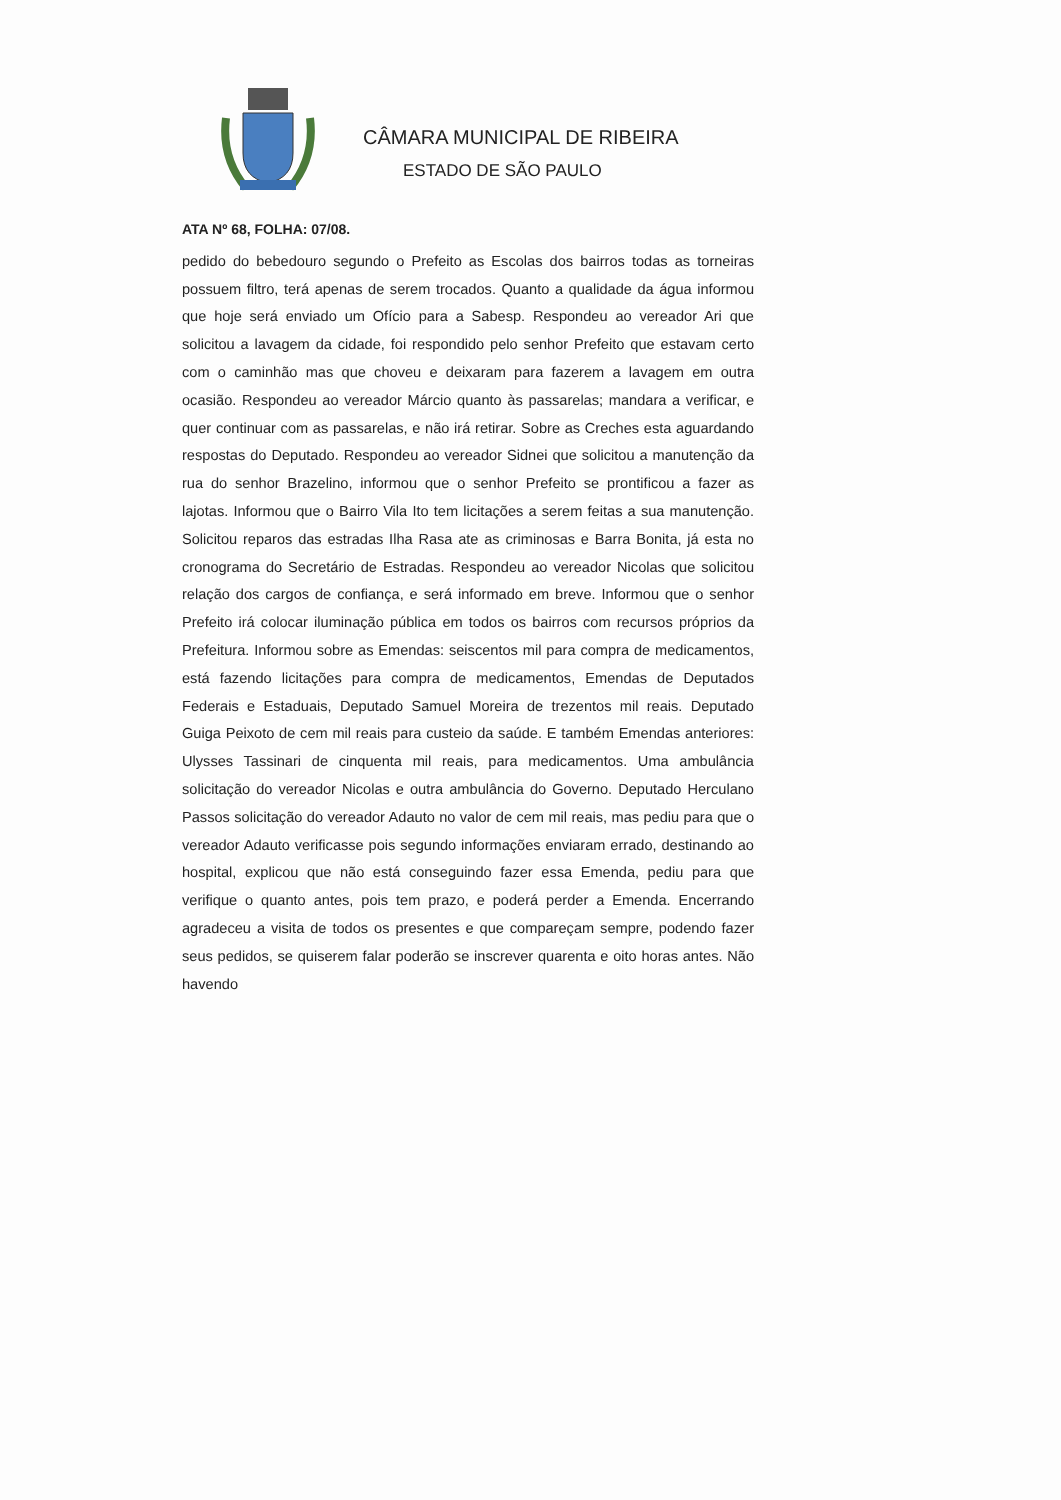CÂMARA MUNICIPAL DE RIBEIRA
ESTADO DE SÃO PAULO
ATA Nº 68, FOLHA: 07/08.
pedido do bebedouro segundo o Prefeito as Escolas dos bairros todas as torneiras possuem filtro, terá apenas de serem trocados. Quanto a qualidade da água informou que hoje será enviado um Ofício para a Sabesp. Respondeu ao vereador Ari que solicitou a lavagem da cidade, foi respondido pelo senhor Prefeito que estavam certo com o caminhão mas que choveu e deixaram para fazerem a lavagem em outra ocasião. Respondeu ao vereador Márcio quanto às passarelas; mandara a verificar, e quer continuar com as passarelas, e não irá retirar. Sobre as Creches esta aguardando respostas do Deputado. Respondeu ao vereador Sidnei que solicitou a manutenção da rua do senhor Brazelino, informou que o senhor Prefeito se prontificou a fazer as lajotas. Informou que o Bairro Vila Ito tem licitações a serem feitas a sua manutenção. Solicitou reparos das estradas Ilha Rasa ate as criminosas e Barra Bonita, já esta no cronograma do Secretário de Estradas. Respondeu ao vereador Nicolas que solicitou relação dos cargos de confiança, e será informado em breve. Informou que o senhor Prefeito irá colocar iluminação pública em todos os bairros com recursos próprios da Prefeitura. Informou sobre as Emendas: seiscentos mil para compra de medicamentos, está fazendo licitações para compra de medicamentos, Emendas de Deputados Federais e Estaduais, Deputado Samuel Moreira de trezentos mil reais. Deputado Guiga Peixoto de cem mil reais para custeio da saúde. E também Emendas anteriores: Ulysses Tassinari de cinquenta mil reais, para medicamentos. Uma ambulância solicitação do vereador Nicolas e outra ambulância do Governo. Deputado Herculano Passos solicitação do vereador Adauto no valor de cem mil reais, mas pediu para que o vereador Adauto verificasse pois segundo informações enviaram errado, destinando ao hospital, explicou que não está conseguindo fazer essa Emenda, pediu para que verifique o quanto antes, pois tem prazo, e poderá perder a Emenda. Encerrando agradeceu a visita de todos os presentes e que compareçam sempre, podendo fazer seus pedidos, se quiserem falar poderão se inscrever quarenta e oito horas antes. Não havendo